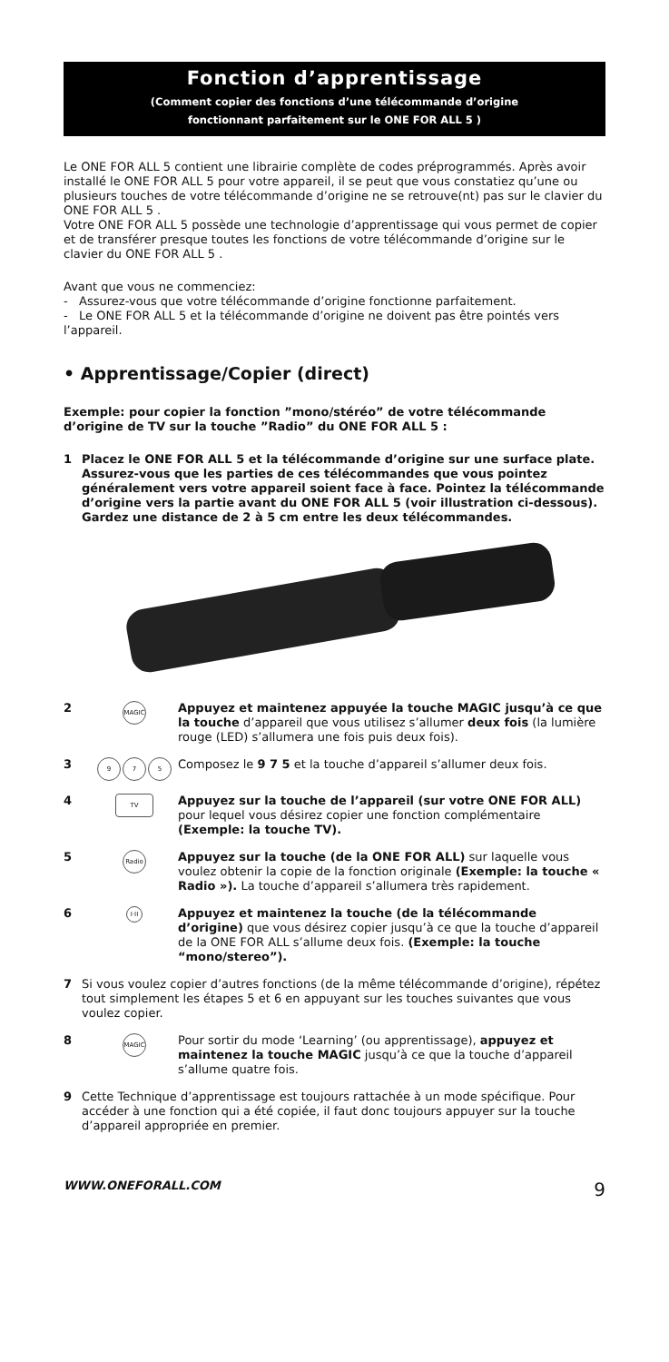Fonction d’apprentissage
(Comment copier des fonctions d’une télécommande d’origine
fonctionnant parfaitement sur le ONE FOR ALL 5 )
Le ONE FOR ALL 5 contient une librairie complète de codes préprogrammés. Après avoir installé le ONE FOR ALL 5 pour votre appareil, il se peut que vous constatiez qu’une ou plusieurs touches de votre télécommande d’origine ne se retrouve(nt) pas sur le clavier du ONE FOR ALL 5 .
Votre ONE FOR ALL 5 possède une technologie d’apprentissage qui vous permet de copier et de transférer presque toutes les fonctions de votre télécommande d’origine sur le clavier du ONE FOR ALL 5 .
Avant que vous ne commenciez:
- Assurez-vous que votre télécommande d’origine fonctionne parfaitement.
- Le ONE FOR ALL 5 et la télécommande d’origine ne doivent pas être pointés vers l’appareil.
• Apprentissage/Copier (direct)
Exemple: pour copier la fonction ”mono/stéréo” de votre télécommande d’origine de TV sur la touche ”Radio” du ONE FOR ALL 5 :
1 Placez le ONE FOR ALL 5 et la télécommande d’origine sur une surface plate. Assurez-vous que les parties de ces télécommandes que vous pointez généralement vers votre appareil soient face à face. Pointez la télécommande d’origine vers la partie avant du ONE FOR ALL 5 (voir illustration ci-dessous). Gardez une distance de 2 à 5 cm entre les deux télécommandes.
2
MAGIC
Appuyez et maintenez appuyée la touche MAGIC jusqu’à ce que la touche d’appareil que vous utilisez s’allumer deux fois (la lumière rouge (LED) s’allumera une fois puis deux fois).
3
9 7 5
Composez le 9 7 5 et la touche d’appareil s’allumer deux fois.
4
TV
Appuyez sur la touche de l’appareil (sur votre ONE FOR ALL) pour lequel vous désirez copier une fonction complémentaire (Exemple: la touche TV).
5
Radio
Appuyez sur la touche (de la ONE FOR ALL) sur laquelle vous voulez obtenir la copie de la fonction originale (Exemple: la touche « Radio »). La touche d’appareil s’allumera très rapidement.
6
I·II
Appuyez et maintenez la touche (de la télécommande d’origine) que vous désirez copier jusqu’à ce que la touche d’appareil de la ONE FOR ALL s’allume deux fois. (Exemple: la touche “mono/stereo”).
7 Si vous voulez copier d’autres fonctions (de la même télécommande d’origine), répétez tout simplement les étapes 5 et 6 en appuyant sur les touches suivantes que vous voulez copier.
8
MAGIC
Pour sortir du mode ‘Learning’ (ou apprentissage), appuyez et maintenez la touche MAGIC jusqu’à ce que la touche d’appareil s’allume quatre fois.
9 Cette Technique d’apprentissage est toujours rattachée à un mode spécifique. Pour accéder à une fonction qui a été copiée, il faut donc toujours appuyer sur la touche d’appareil appropriée en premier.
WWW.ONEFORALL.COM 9